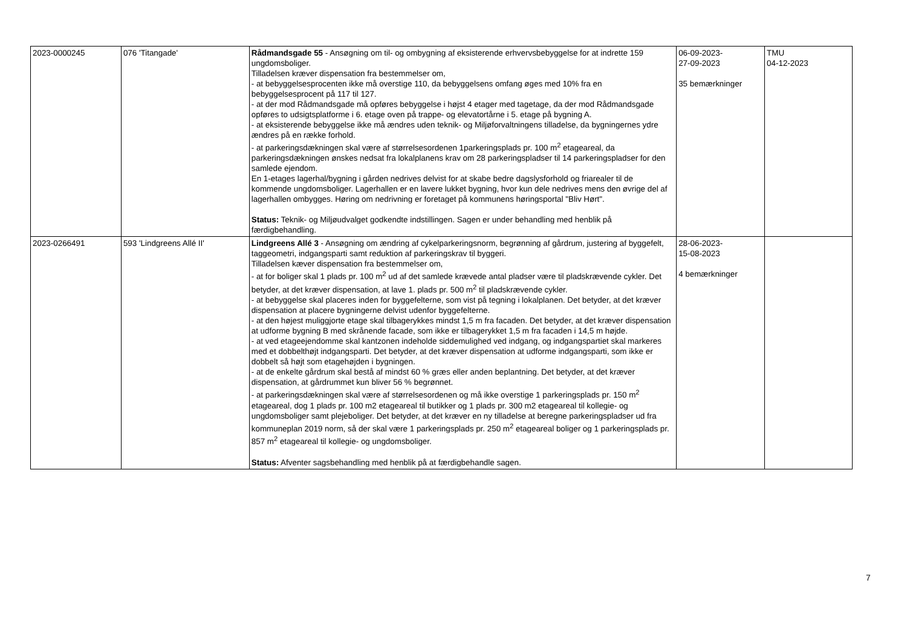| 2023-0000245 | 076 'Titangade' | Rådmandsgade 55 - Ansøgning om til- og ombygning af eksisterende erhvervsbebyggelse for at indrette 159 ungdomsboliger. Tilladelsen kræver dispensation fra bestemmelser om, - at bebyggelsesprocenten ikke må overstige 110, da bebyggelsens omfang øges med 10% fra en bebyggelsesprocent på 117 til 127. - at der mod Rådmandsgade må opføres bebyggelse i højst 4 etager med tagetage, da der mod Rådmandsgade opføres to udsigtsplatforme i 6. etage oven på trappe- og elevatortårne i 5. etage på bygning A. - at eksisterende bebyggelse ikke må ændres uden teknik- og Miljøforvaltningens tilladelse, da bygningernes ydre ændres på en række forhold. - at parkeringsdækningen skal være af størrelsesordenen 1parkeringsplads pr. 100 m<sup>2</sup> etageareal, da parkeringsdækningen ønskes nedsat fra lokalplanens krav om 28 parkeringspladser til 14 parkeringspladser for den samlede ejendom. En 1-etages lagerhal/bygning i gården nedrives delvist for at skabe bedre dagslysforhold og friarealer til de kommende ungdomsboliger. Lagerhallen er en lavere lukket bygning, hvor kun dele nedrives mens den øvrige del af lagerhallen ombygges. Høring om nedrivning er foretaget på kommunens høringsportal "Bliv Hørt". Status: Teknik- og Miljøudvalget godkendte indstillingen. Sagen er under behandling med henblik på færdigbehandling. | 06-09-2023- 27-09-2023 35 bemærkninger | TMU 04-12-2023 |
| 2023-0266491 | 593 'Lindgreens Allé II' | Lindgreens Allé 3 - Ansøgning om ændring af cykelparkeringsnorm, begrønning af gårdrum, justering af byggefelt, taggeometri, indgangsparti samt reduktion af parkeringskrav til byggeri. Tilladelsen kæver dispensation fra bestemmelser om, - at for boliger skal 1 plads pr. 100 m<sup>2</sup> ud af det samlede krævede antal pladser være til pladskrævende cykler. Det betyder, at det kræver dispensation, at lave 1. plads pr. 500 m<sup>2</sup> til pladskrævende cykler. - at bebyggelse skal placeres inden for byggefelterne, som vist på tegning i lokalplanen. Det betyder, at det kræver dispensation at placere bygningerne delvist udenfor byggefelterne. - at den højest muliggjorte etage skal tilbagerykkes mindst 1,5 m fra facaden. Det betyder, at det kræver dispensation at udforme bygning B med skrånende facade, som ikke er tilbagerykket 1,5 m fra facaden i 14,5 m højde. - at ved etageejendomme skal kantzonen indeholde siddemulighed ved indgang, og indgangspartiet skal markeres med et dobbelthøjt indgangsparti. Det betyder, at det kræver dispensation at udforme indgangsparti, som ikke er dobbelt så højt som etagehøjden i bygningen. - at de enkelte gårdrum skal bestå af mindst 60 % græs eller anden beplantning. Det betyder, at det kræver dispensation, at gårdrummet kun bliver 56 % begrønnet. - at parkeringsdækningen skal være af størrelsesordenen og må ikke overstige 1 parkeringsplads pr. 150 m<sup>2</sup> etageareal, dog 1 plads pr. 100 m2 etageareal til butikker og 1 plads pr. 300 m2 etageareal til kollegie- og ungdomsboliger samt plejeboliger. Det betyder, at det kræver en ny tilladelse at beregne parkeringspladser ud fra kommuneplan 2019 norm, så der skal være 1 parkeringsplads pr. 250 m<sup>2</sup> etageareal boliger og 1 parkeringsplads pr. 857 m<sup>2</sup> etageareal til kollegie- og ungdomsboliger. Status: Afventer sagsbehandling med henblik på at færdigbehandle sagen. | 28-06-2023- 15-08-2023 4 bemærkninger | |
7